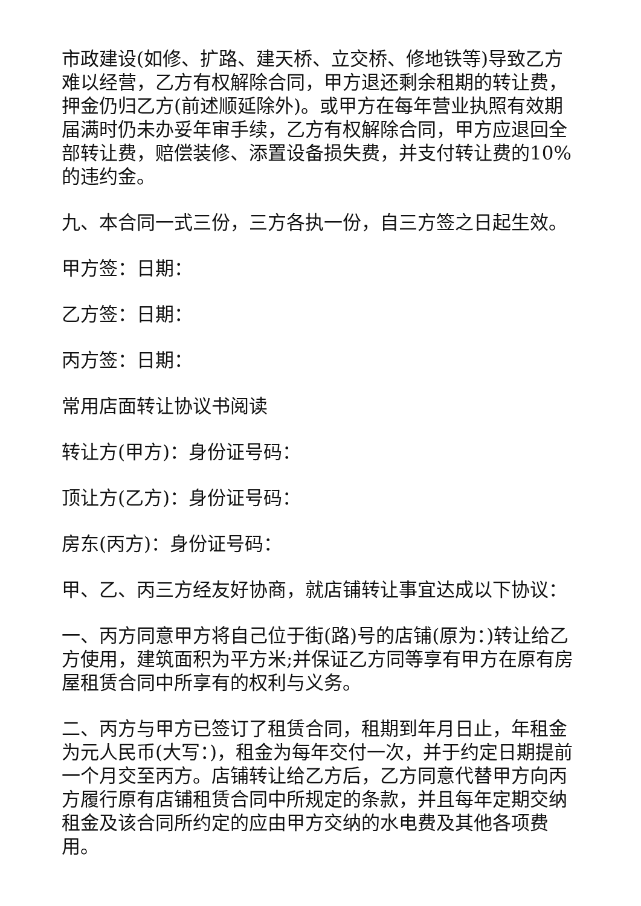市政建设(如修、扩路、建天桥、立交桥、修地铁等)导致乙方难以经营，乙方有权解除合同，甲方退还剩余租期的转让费，押金仍归乙方(前述顺延除外)。或甲方在每年营业执照有效期届满时仍未办妥年审手续，乙方有权解除合同，甲方应退回全部转让费，赔偿装修、添置设备损失费，并支付转让费的10%的违约金。
九、本合同一式三份，三方各执一份，自三方签之日起生效。
甲方签：日期：
乙方签：日期：
丙方签：日期：
常用店面转让协议书阅读
转让方(甲方)：身份证号码：
顶让方(乙方)：身份证号码：
房东(丙方)：身份证号码：
甲、乙、丙三方经友好协商，就店铺转让事宜达成以下协议：
一、丙方同意甲方将自己位于街(路)号的店铺(原为：)转让给乙方使用，建筑面积为平方米;并保证乙方同等享有甲方在原有房屋租赁合同中所享有的权利与义务。
二、丙方与甲方已签订了租赁合同，租期到年月日止，年租金为元人民币(大写：)，租金为每年交付一次，并于约定日期提前一个月交至丙方。店铺转让给乙方后，乙方同意代替甲方向丙方履行原有店铺租赁合同中所规定的条款，并且每年定期交纳租金及该合同所约定的应由甲方交纳的水电费及其他各项费用。